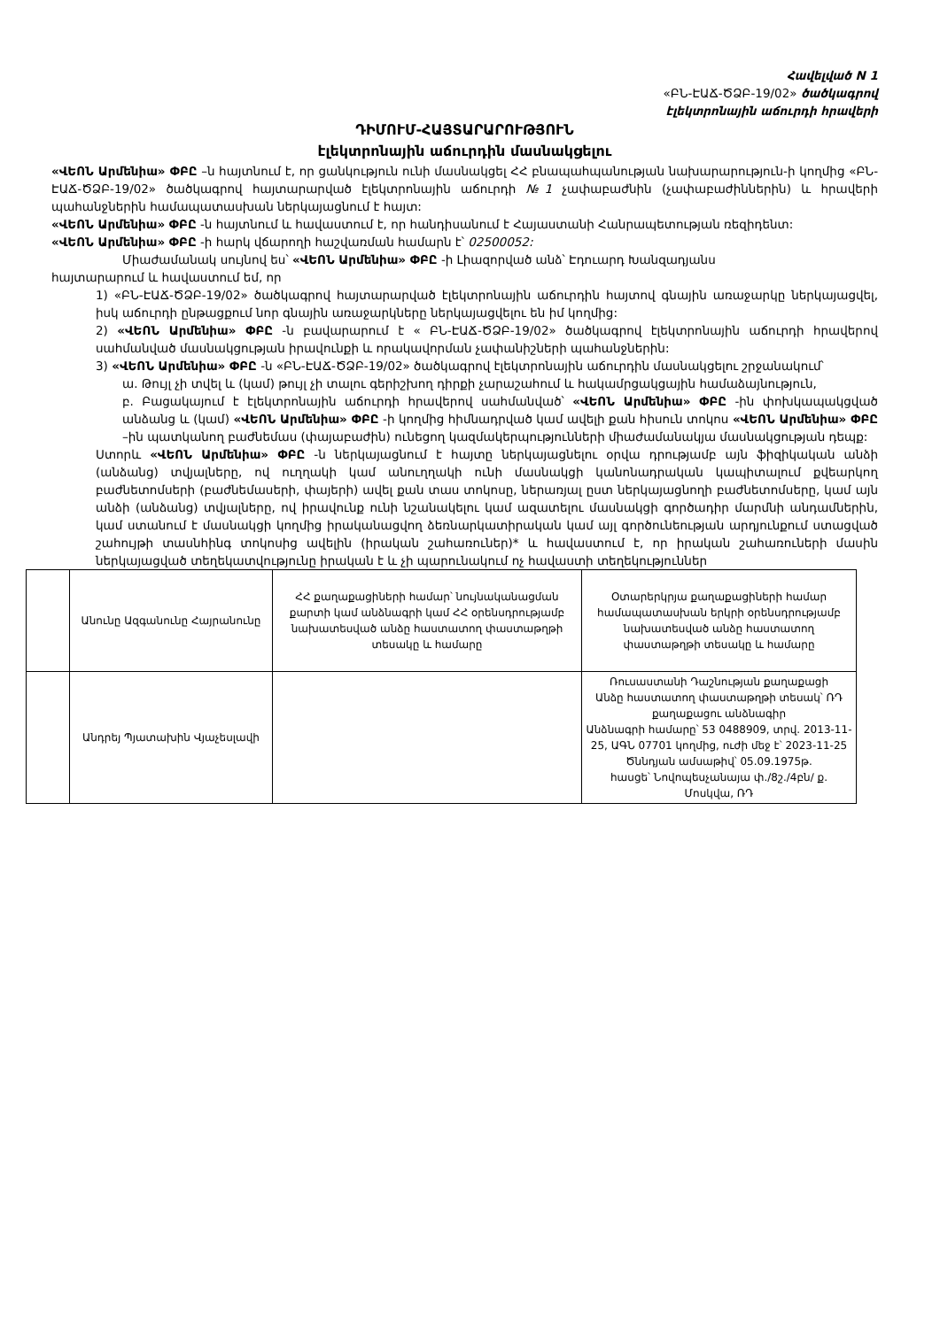Հավելված N 1
«ԲՆ-ԷԱՃ-ԾՁԲ-19/02» ծածկագրով
էլեկտրոնային աճուրդի հրավերի
ԴԻՄՈՒՄ-ՀԱՅՏԱՐԱՐՈՒԹՅՈՒՆ
էլեկտրոնային աճուրդին մասնակցելու
«ՎԵՈՆ Արմենիա» ՓԲԸ –ն հայտնում է, որ ցանկություն ունի մասնակցել ՀՀ բնապահպանության նախարարություն-ի կողմից «ԲՆ-ԷԱՃ-ԾՁԲ-19/02» ծածկագրով հայտարարված էլեկտրոնային աճուրդի №1 չափաբաժնին (չափաբաժիններին) և հրավերի պահանջներին համապատասխան ներկայացնում է հայտ:
«ՎԵՈՆ Արմենիա» ՓԲԸ -ն հայտնում և հավաստում է, որ հանդիսանում է Հայաստանի Հանրապետության ռեզիդենտ:
«ՎԵՈՆ Արմենիա» ՓԲԸ -ի հարկ վճարողի հաշվառման համարն է՝ 02500052:
Միաժամանակ սույնով ես՝ «ՎԵՈՆ Արմենիա» ՓԲԸ -ի Լիազորված անձ՝ Էդուարդ Խանզադյանս
հայտարարում և հավաստում եմ, որ
1) «ԲՆ-ԷԱՃ-ԾՁԲ-19/02» ծածկագրով հայտարարված էլեկտրոնային աճուրդին հայտով գնային առաջարկը ներկայացվել, իսկ աճուրդի ընթացքում նոր գնային առաջարկները ներկայացվելու են իմ կողմից:
2) «ՎԵՈՆ Արմենիա» ՓԲԸ -ն բավարարում է « ԲՆ-ԷԱՃ-ԾՁԲ-19/02» ծածկագրով էլեկտրոնային աճուրդի հրավերով սահմանված մասնակցության իրավունքի և որակավորման չափանիշների պահանջներին:
3) «ՎԵՈՆ Արմենիա» ՓԲԸ -ն «ԲՆ-ԷԱՃ-ԾՁԲ-19/02» ծածկագրով էլեկտրոնային աճուրդին մասնակցելու շրջանակում՝
ա. Թույլ չի տվել և (կամ) թույլ չի տալու գերիշխող դիրքի չարաշահում և հակամրցակցային համաձայնություն,
բ. Բացակայում է էլեկտրոնային աճուրդի հրավերով սահմանված՝ «ՎԵՈՆ Արմենիա» ՓԲԸ -ին փոխկապակցված անձանց և (կամ) «ՎԵՈՆ Արմենիա» ՓԲԸ -ի կողմից հիմնադրված կամ ավելի քան հիսուն տոկոս «ՎԵՈՆ Արմենիա» ՓԲԸ –ին պատկանող բաժնեմաս (փայաբաժին) ունեցող կազմակերպությունների միաժամանակյա մասնակցության դեպք:
Ստորև «ՎԵՈՆ Արմենիա» ՓԲԸ -ն ներկայացնում է հայտը ներկայացնելու օրվա դրությամբ այն ֆիզիկական անձի (անձանց) տվյալները, ով ուղղակի կամ անուղղակի ունի մասնակցի կանոնադրական կապիտալում քվեարկող բաժնետոմսերի (բաժնեմասերի, փայերի) ավել քան տաս տոկոսը, ներառյալ ըստ ներկայացնողի բաժնետոմսերը, կամ այն անձի (անձանց) տվյալները, ով իրավունք ունի նշանակելու կամ ազատելու մասնակցի գործադիր մարմնի անդամներին, կամ ստանում է մասնակցի կողմից իրականացվող ձեռնարկատիրական կամ այլ գործունեության արդյունքում ստացված շահույթի տասնհինգ տոկոսից ավելին (իրական շահառուներ)* և հավաստում է, որ իրական շահառուների մասին ներկայացված տեղեկատվությունը իրական է և չի պարունակում ոչ հավաստի տեղեկություններ
| | Անունը Ազգանունը Հայրանունը | ՀՀ քաղաքացիների համար՝ նույնականացման քարտի կամ անձնագրի կամ ՀՀ օրենսդրությամբ նախատեսված անձը հաստատող փաստաթղթի տեսակը և համարը | Օտարերկրյա քաղաքացիների համար համապատասխան երկրի օրենսդրությամբ նախատեսված անձը հաստատող փաստաթղթի տեսակը և համարը |
| | Անդրեյ Պյատախին Վյաչեսլավի | | Ռուսաստանի Դաշնության քաղաքացի Անձը հաստատող փաստաթղթի տեսակ՝ ՌԴ քաղաքացու անձնագիր Անձնագրի համարը՝ 53 0488909, տրվ. 2013-11-25, ԱԳՆ 07701 կողմից, ուժի մեջ է՝ 2023-11-25 Ծննդյան ամսաթիվ՝ 05.09.1975թ. հասցե՝ Նովոպեսչանայա փ./8շ./4բն/ ք. Մոսկվա, ՌԴ |